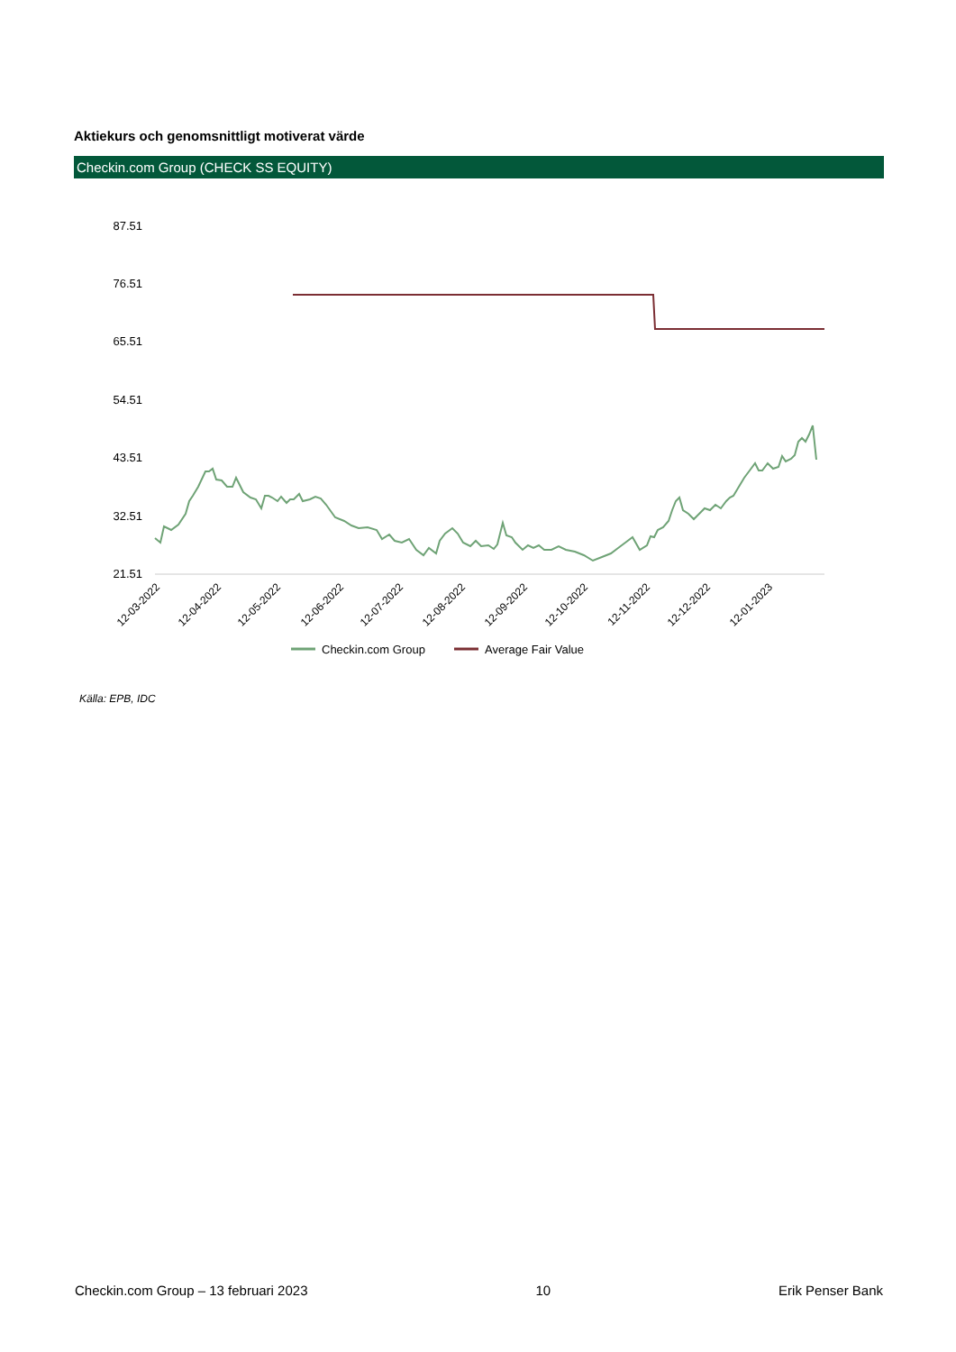Aktiekurs och genomsnittligt motiverat värde
Checkin.com Group (CHECK SS EQUITY)
87.51
76.51
65.51
54.51
43.51
32.51
21.51
12-03-2022
12-04-2022
12-05-2022
12-06-2022
12-07-2022
12-08-2022
12-09-2022
12-10-2022
12-11-2022
12-12-2022
12-01-2023
Checkin.com Group
Average Fair Value
Källa: EPB, IDC
Checkin.com Group – 13 februari 2023 10 Erik Penser Bank